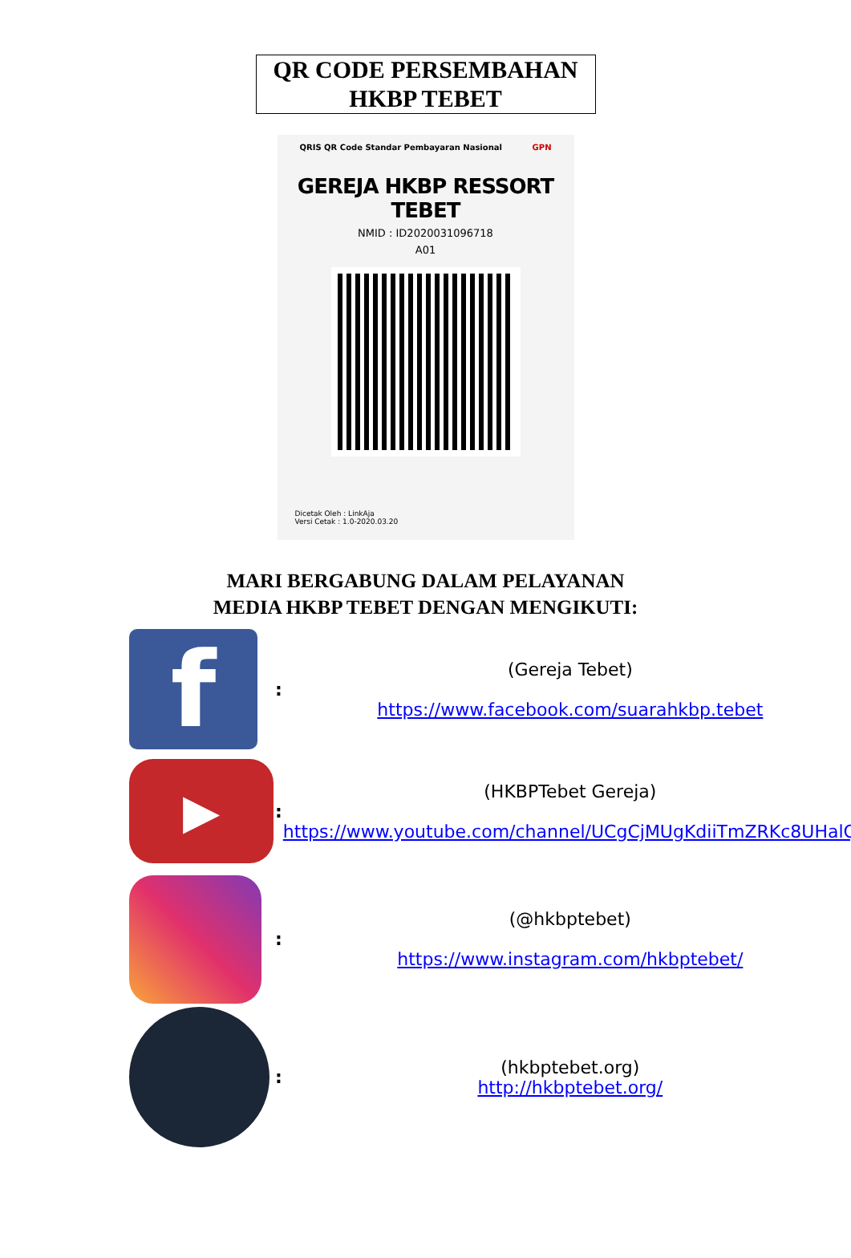QR CODE PERSEMBAHAN
HKBP TEBET
QRIS QR Code Standar Pembayaran Nasional GPN
GEREJA HKBP RESSORT TEBET
NMID : ID2020031096718
A01
Dicetak Oleh : LinkAja
Versi Cetak : 1.0-2020.03.20
MARI BERGABUNG DALAM PELAYANAN
MEDIA HKBP TEBET DENGAN MENGIKUTI:
| f | : | (Gereja Tebet) https://www.facebook.com/suarahkbp.tebet |
| ▶ | : | (HKBPTebet Gereja) https://www.youtube.com/channel/UCgCjMUgKdiiTmZRKc8UHalQ |
| | : | (@hkbptebet) https://www.instagram.com/hkbptebet/ |
| | : | (hkbptebet.org) http://hkbptebet.org/ |